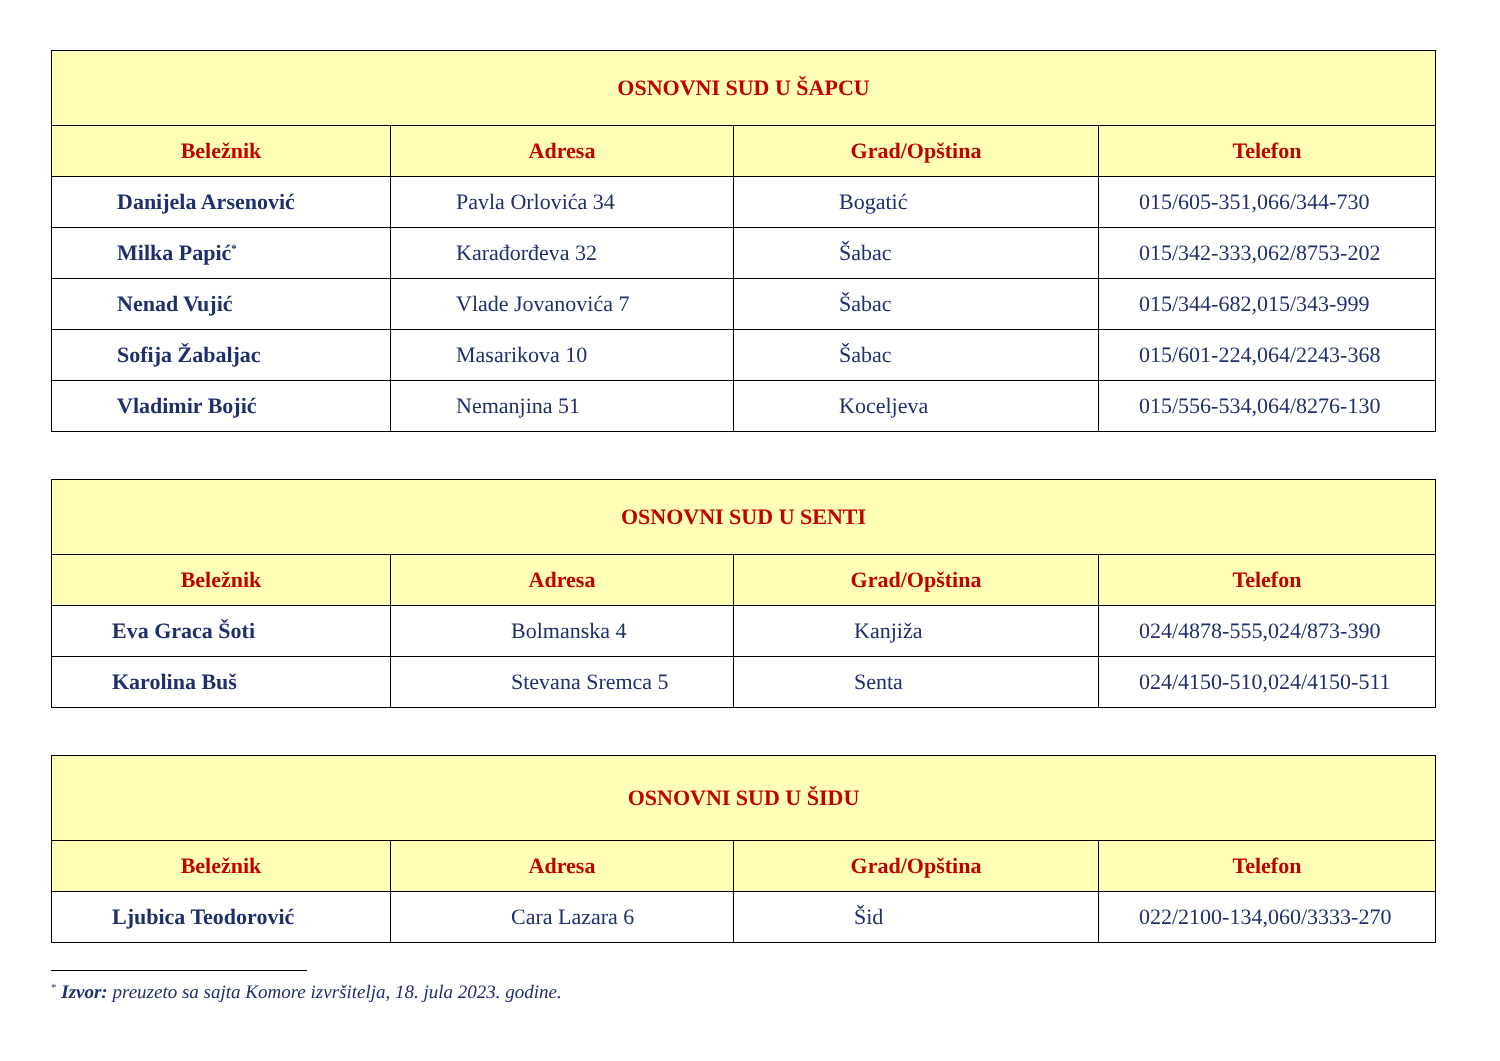| OSNOVNI SUD U ŠAPCU | | | |
| --- | --- | --- | --- |
| Beležnik | Adresa | Grad/Opština | Telefon |
| Danijela Arsenović | Pavla Orlovića 34 | Bogatić | 015/605-351,066/344-730 |
| Milka Papić<sup>*</sup> | Karađorđeva 32 | Šabac | 015/342-333,062/8753-202 |
| Nenad Vujić | Vlade Jovanovića 7 | Šabac | 015/344-682,015/343-999 |
| Sofija Žabaljac | Masarikova 10 | Šabac | 015/601-224,064/2243-368 |
| Vladimir Bojić | Nemanjina 51 | Koceljeva | 015/556-534,064/8276-130 |
| OSNOVNI SUD U SENTI | | | |
| --- | --- | --- | --- |
| Beležnik | Adresa | Grad/Opština | Telefon |
| Eva Graca Šoti | Bolmanska 4 | Kanjiža | 024/4878-555,024/873-390 |
| Karolina Buš | Stevana Sremca 5 | Senta | 024/4150-510,024/4150-511 |
| OSNOVNI SUD U ŠIDU | | | |
| --- | --- | --- | --- |
| Beležnik | Adresa | Grad/Opština | Telefon |
| Ljubica Teodorović | Cara Lazara 6 | Šid | 022/2100-134,060/3333-270 |
<sup>*</sup> Izvor: preuzeto sa sajta Komore izvršitelja, 18. jula 2023. godine.